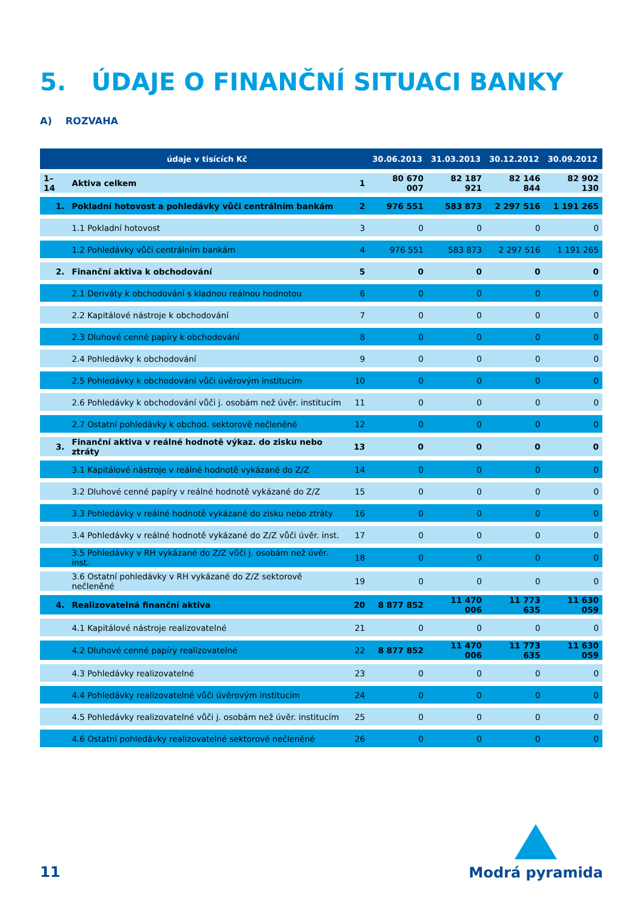5. ÚDAJE O FINANČNÍ SITUACI BANKY
A) ROZVAHA
| | údaje v tisících Kč | | 30.06.2013 | 31.03.2013 | 30.12.2012 | 30.09.2012 |
| --- | --- | --- | --- | --- | --- | --- |
| 1–14 | Aktiva celkem | 1 | 80 670 007 | 82 187 921 | 82 146 844 | 82 902 130 |
| 1. | Pokladní hotovost a pohledávky vůči centrálním bankám | 2 | 976 551 | 583 873 | 2 297 516 | 1 191 265 |
| | 1.1 Pokladní hotovost | 3 | 0 | 0 | 0 | 0 |
| | 1.2 Pohledávky vůči centrálním bankám | 4 | 976 551 | 583 873 | 2 297 516 | 1 191 265 |
| 2. | Finanční aktiva k obchodování | 5 | 0 | 0 | 0 | 0 |
| | 2.1 Deriváty k obchodování s kladnou reálnou hodnotou | 6 | 0 | 0 | 0 | 0 |
| | 2.2 Kapitálové nástroje k obchodování | 7 | 0 | 0 | 0 | 0 |
| | 2.3 Dluhové cenné papíry k obchodování | 8 | 0 | 0 | 0 | 0 |
| | 2.4 Pohledávky k obchodování | 9 | 0 | 0 | 0 | 0 |
| | 2.5 Pohledávky k obchodování vůči úvěrovým institucím | 10 | 0 | 0 | 0 | 0 |
| | 2.6 Pohledávky k obchodování vůči j. osobám než úvěr. institucím | 11 | 0 | 0 | 0 | 0 |
| | 2.7 Ostatní pohledávky k obchod. sektorově nečleněné | 12 | 0 | 0 | 0 | 0 |
| 3. | Finanční aktiva v reálné hodnotě výkaz. do zisku nebo ztráty | 13 | 0 | 0 | 0 | 0 |
| | 3.1 Kapitálové nástroje v reálné hodnotě vykázané do Z/Z | 14 | 0 | 0 | 0 | 0 |
| | 3.2 Dluhové cenné papíry v reálné hodnotě vykázané do Z/Z | 15 | 0 | 0 | 0 | 0 |
| | 3.3 Pohledávky v reálné hodnotě vykázané do zisku nebo ztráty | 16 | 0 | 0 | 0 | 0 |
| | 3.4 Pohledávky v reálné hodnotě vykázané do Z/Z vůči úvěr. inst. | 17 | 0 | 0 | 0 | 0 |
| | 3.5 Pohledávky v RH vykázané do Z/Z vůči j. osobám než úvěr. inst. | 18 | 0 | 0 | 0 | 0 |
| | 3.6 Ostatní pohledávky v RH vykázané do Z/Z sektorově nečleněné | 19 | 0 | 0 | 0 | 0 |
| 4. | Realizovatelná finanční aktiva | 20 | 8 877 852 | 11 470 006 | 11 773 635 | 11 630 059 |
| | 4.1 Kapitálové nástroje realizovatelné | 21 | 0 | 0 | 0 | 0 |
| | 4.2 Dluhové cenné papíry realizovatelné | 22 | 8 877 852 | 11 470 006 | 11 773 635 | 11 630 059 |
| | 4.3 Pohledávky realizovatelné | 23 | 0 | 0 | 0 | 0 |
| | 4.4 Pohledávky realizovatelné vůči úvěrovým institucím | 24 | 0 | 0 | 0 | 0 |
| | 4.5 Pohledávky realizovatelné vůči j. osobám než úvěr. institucím | 25 | 0 | 0 | 0 | 0 |
| | 4.6 Ostatní pohledávky realizovatelné sektorově nečleněné | 26 | 0 | 0 | 0 | 0 |
11
Modrá pyramida